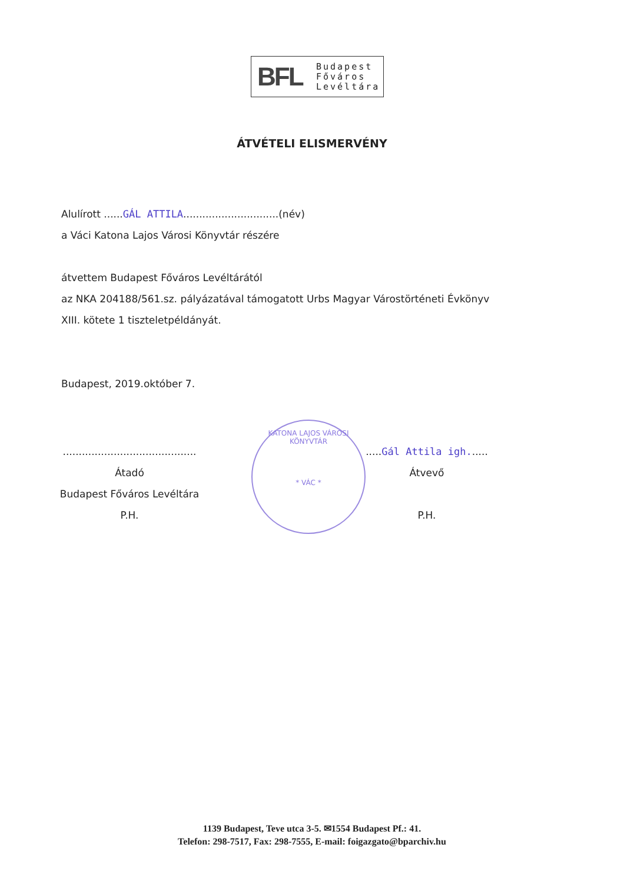BFL
Budapest
Főváros
Levéltára
ÁTVÉTELI ELISMERVÉNY
Alulírott ......GÁL ATTILA..............................(név)
a Váci Katona Lajos Városi Könyvtár részére
átvettem Budapest Főváros Levéltárától
az NKA 204188/561.sz. pályázatával támogatott Urbs Magyar Várostörténeti Évkönyv
XIII. kötete 1 tiszteletpéldányát.
Budapest, 2019.október 7.
..........................................
Átadó
Budapest Főváros Levéltára
P.H.
KATONA LAJOS VÁROSI KÖNYVTÁR
* VÁC *
.....Gál Attila igh......
Átvevő
P.H.
1139 Budapest, Teve utca 3-5. ✉1554 Budapest Pf.: 41.
Telefon: 298-7517, Fax: 298-7555, E-mail: foigazgato@bparchiv.hu